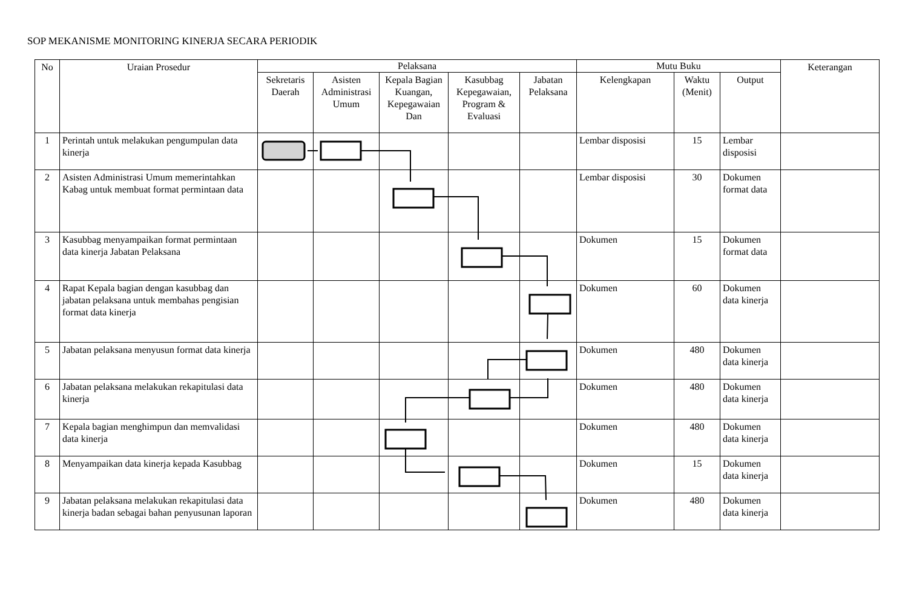SOP MEKANISME MONITORING KINERJA SECARA PERIODIK
| No | Uraian Prosedur | Pelaksana | | | | | Mutu Buku | | | Keterangan |
| --- | --- | --- | --- | --- | --- | --- | --- | --- | --- | --- |
| | | Sekretaris Daerah | Asisten Administrasi Umum | Kepala Bagian Kuangan, Kepegawaian Dan | Kasubbag Kepegawaian, Program & Evaluasi | Jabatan Pelaksana | Kelengkapan | Waktu (Menit) | Output | |
| 1 | Perintah untuk melakukan pengumpulan data kinerja | | | | | | Lembar disposisi | 15 | Lembar disposisi | |
| 2 | Asisten Administrasi Umum memerintahkan Kabag untuk membuat format permintaan data | | | | | | Lembar disposisi | 30 | Dokumen format data | |
| 3 | Kasubbag menyampaikan format permintaan data kinerja Jabatan Pelaksana | | | | | | Dokumen | 15 | Dokumen format data | |
| 4 | Rapat Kepala bagian dengan kasubbag dan jabatan pelaksana untuk membahas pengisian format data kinerja | | | | | | Dokumen | 60 | Dokumen data kinerja | |
| 5 | Jabatan pelaksana menyusun format data kinerja | | | | | | Dokumen | 480 | Dokumen data kinerja | |
| 6 | Jabatan pelaksana melakukan rekapitulasi data kinerja | | | | | | Dokumen | 480 | Dokumen data kinerja | |
| 7 | Kepala bagian menghimpun dan memvalidasi data kinerja | | | | | | Dokumen | 480 | Dokumen data kinerja | |
| 8 | Menyampaikan data kinerja kepada Kasubbag | | | | | | Dokumen | 15 | Dokumen data kinerja | |
| 9 | Jabatan pelaksana melakukan rekapitulasi data kinerja badan sebagai bahan penyusunan laporan | | | | | | Dokumen | 480 | Dokumen data kinerja | |